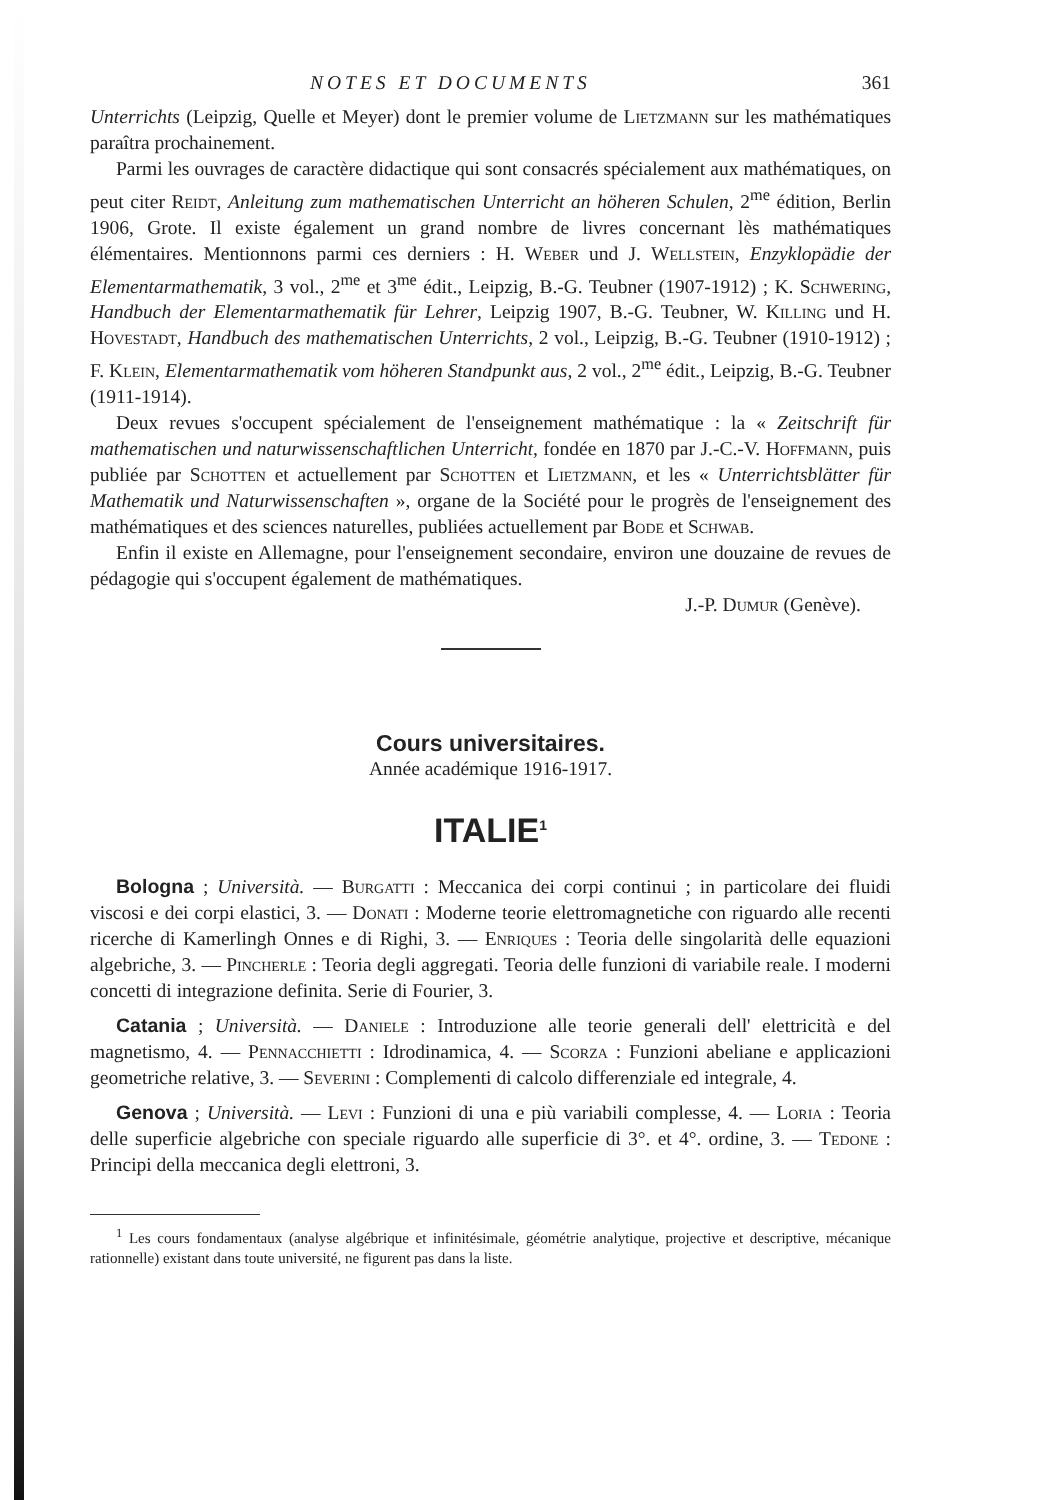NOTES ET DOCUMENTS 361
Unterrichts (Leipzig, Quelle et Meyer) dont le premier volume de Lietzmann sur les mathématiques paraîtra prochainement.
Parmi les ouvrages de caractère didactique qui sont consacrés spécialement aux mathématiques, on peut citer Reidt, Anleitung zum mathematischen Unterricht an höheren Schulen, 2<sup>me</sup> édition, Berlin 1906, Grote. Il existe également un grand nombre de livres concernant lès mathématiques élémentaires. Mentionnons parmi ces derniers : H. Weber und J. Wellstein, Enzyklopädie der Elementarmathematik, 3 vol., 2<sup>me</sup> et 3<sup>me</sup> édit., Leipzig, B.-G. Teubner (1907-1912) ; K. Schwering, Handbuch der Elementarmathematik für Lehrer, Leipzig 1907, B.-G. Teubner, W. Killing und H. Hovestadt, Handbuch des mathematischen Unterrichts, 2 vol., Leipzig, B.-G. Teubner (1910-1912) ; F. Klein, Elementarmathematik vom höheren Standpunkt aus, 2 vol., 2<sup>me</sup> édit., Leipzig, B.-G. Teubner (1911-1914).
Deux revues s'occupent spécialement de l'enseignement mathématique : la « Zeitschrift für mathematischen und naturwissenschaftlichen Unterricht, fondée en 1870 par J.-C.-V. Hoffmann, puis publiée par Schotten et actuellement par Schotten et Lietzmann, et les « Unterrichtsblätter für Mathematik und Naturwissenschaften », organe de la Société pour le progrès de l'enseignement des mathématiques et des sciences naturelles, publiées actuellement par Bode et Schwab.
Enfin il existe en Allemagne, pour l'enseignement secondaire, environ une douzaine de revues de pédagogie qui s'occupent également de mathématiques.
J.-P. Dumur (Genève).
Cours universitaires.
Année académique 1916-1917.
ITALIE<sup>1</sup>
Bologna ; Università. — Burgatti : Meccanica dei corpi continui ; in particolare dei fluidi viscosi e dei corpi elastici, 3. — Donati : Moderne teorie elettromagnetiche con riguardo alle recenti ricerche di Kamerlingh Onnes e di Righi, 3. — Enriques : Teoria delle singolarità delle equazioni algebriche, 3. — Pincherle : Teoria degli aggregati. Teoria delle funzioni di variabile reale. I moderni concetti di integrazione definita. Serie di Fourier, 3.
Catania ; Università. — Daniele : Introduzione alle teorie generali dell' elettricità e del magnetismo, 4. — Pennacchietti : Idrodinamica, 4. — Scorza : Funzioni abeliane e applicazioni geometriche relative, 3. — Severini : Complementi di calcolo differenziale ed integrale, 4.
Genova ; Università. — Levi : Funzioni di una e più variabili complesse, 4. — Loria : Teoria delle superficie algebriche con speciale riguardo alle superficie di 3°. et 4°. ordine, 3. — Tedone : Principi della meccanica degli elettroni, 3.
<sup>1</sup> Les cours fondamentaux (analyse algébrique et infinitésimale, géométrie analytique, projective et descriptive, mécanique rationnelle) existant dans toute université, ne figurent pas dans la liste.